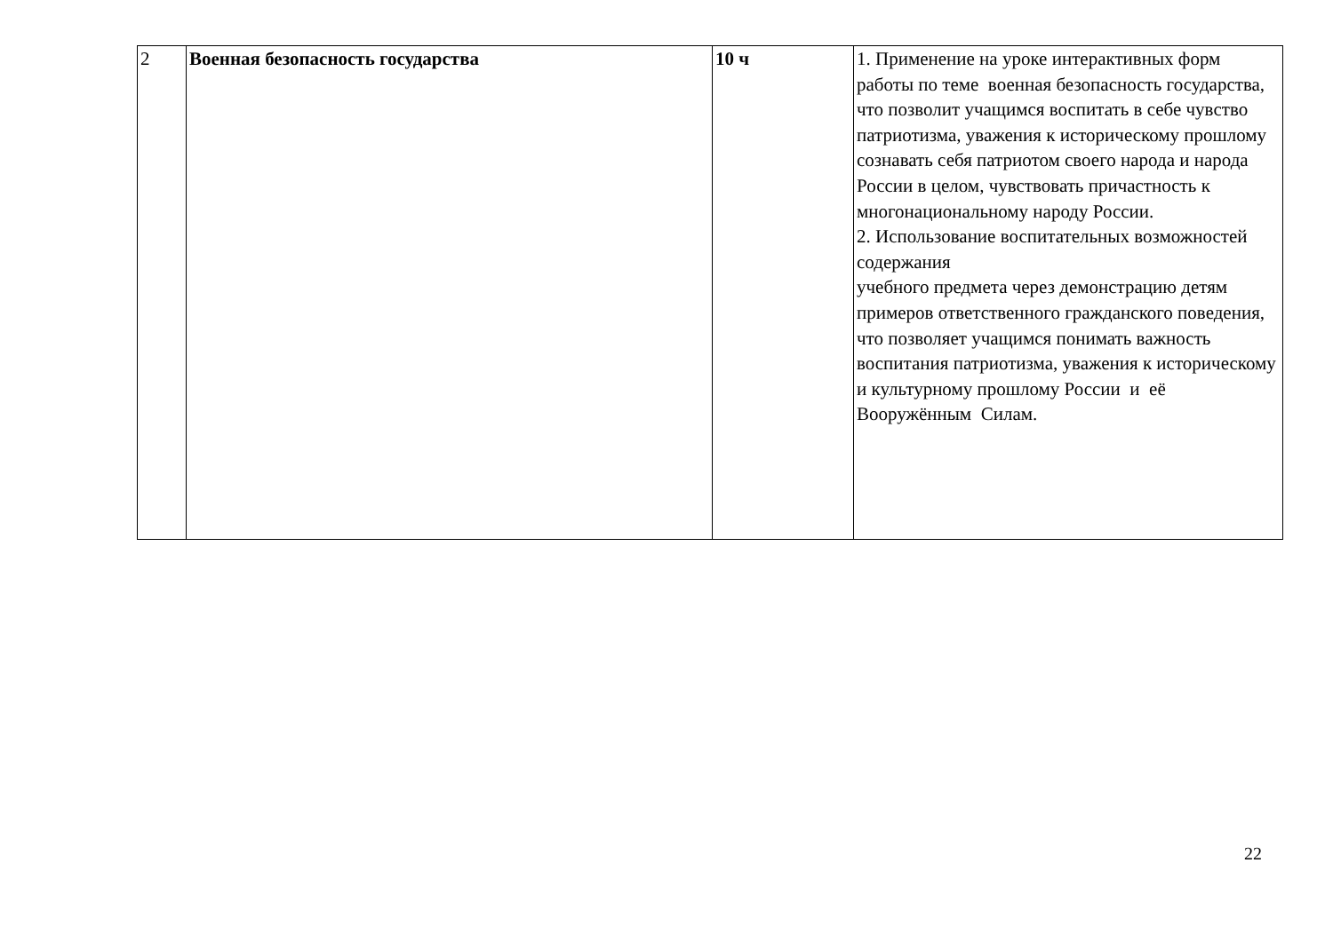| 2 | Военная безопасность государства | 10 ч | 1. Применение на уроке интерактивных форм работы по теме военная безопасность государства, что позволит учащимся воспитать в себе чувство патриотизма, уважения к историческому прошлому сознавать себя патриотом своего народа и народа России в целом, чувствовать причастность к многонациональному народу России. 2. Использование воспитательных возможностей содержания учебного предмета через демонстрацию детям примеров ответственного гражданского поведения, что позволяет учащимся понимать важность воспитания патриотизма, уважения к историческому и культурному прошлому России и её Вооружённым Силам. |
22